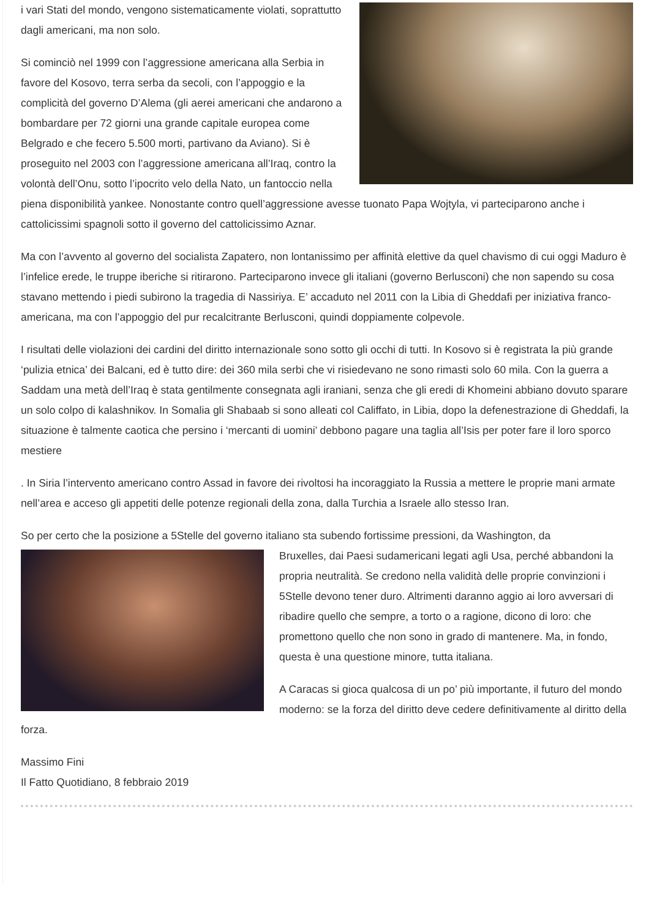i vari Stati del mondo, vengono sistematicamente violati, soprattutto dagli americani, ma non solo.
Si cominciò nel 1999 con l’aggressione americana alla Serbia in favore del Kosovo, terra serba da secoli, con l’appoggio e la complicità del governo D’Alema (gli aerei americani che andarono a bombardare per 72 giorni una grande capitale europea come Belgrado e che fecero 5.500 morti, partivano da Aviano). Si è proseguito nel 2003 con l’aggressione americana all’Iraq, contro la volontà dell’Onu, sotto l’ipocrito velo della Nato, un fantoccio nella piena disponibilità yankee. Nonostante contro quell’aggressione avesse tuonato Papa Wojtyla, vi parteciparono anche i cattolicissimi spagnoli sotto il governo del cattolicissimo Aznar.
Ma con l’avvento al governo del socialista Zapatero, non lontanissimo per affinità elettive da quel chavismo di cui oggi Maduro è l’infelice erede, le truppe iberiche si ritirarono. Parteciparono invece gli italiani (governo Berlusconi) che non sapendo su cosa stavano mettendo i piedi subirono la tragedia di Nassiriya. E’ accaduto nel 2011 con la Libia di Gheddafi per iniziativa franco-americana, ma con l’appoggio del pur recalcitrante Berlusconi, quindi doppiamente colpevole.
I risultati delle violazioni dei cardini del diritto internazionale sono sotto gli occhi di tutti. In Kosovo si è registrata la più grande ‘pulizia etnica’ dei Balcani, ed è tutto dire: dei 360 mila serbi che vi risiedevano ne sono rimasti solo 60 mila. Con la guerra a Saddam una metà dell’Iraq è stata gentilmente consegnata agli iraniani, senza che gli eredi di Khomeini abbiano dovuto sparare un solo colpo di kalashnikov. In Somalia gli Shabaab si sono alleati col Califfato, in Libia, dopo la defenestrazione di Gheddafi, la situazione è talmente caotica che persino i ‘mercanti di uomini’ debbono pagare una taglia all’Isis per poter fare il loro sporco mestiere
. In Siria l’intervento americano contro Assad in favore dei rivoltosi ha incoraggiato la Russia a mettere le proprie mani armate nell’area e acceso gli appetiti delle potenze regionali della zona, dalla Turchia a Israele allo stesso Iran.
So per certo che la posizione a 5Stelle del governo italiano sta subendo fortissime pressioni, da Washington, da
Bruxelles, dai Paesi sudamericani legati agli Usa, perché abbandoni la propria neutralità. Se credono nella validità delle proprie convinzioni i 5Stelle devono tener duro. Altrimenti daranno aggio ai loro avversari di ribadire quello che sempre, a torto o a ragione, dicono di loro: che promettono quello che non sono in grado di mantenere. Ma, in fondo, questa è una questione minore, tutta italiana.
A Caracas si gioca qualcosa di un po’ più importante, il futuro del mondo moderno: se la forza del diritto deve cedere definitivamente al diritto della forza.
Massimo Fini
Il Fatto Quotidiano, 8 febbraio 2019